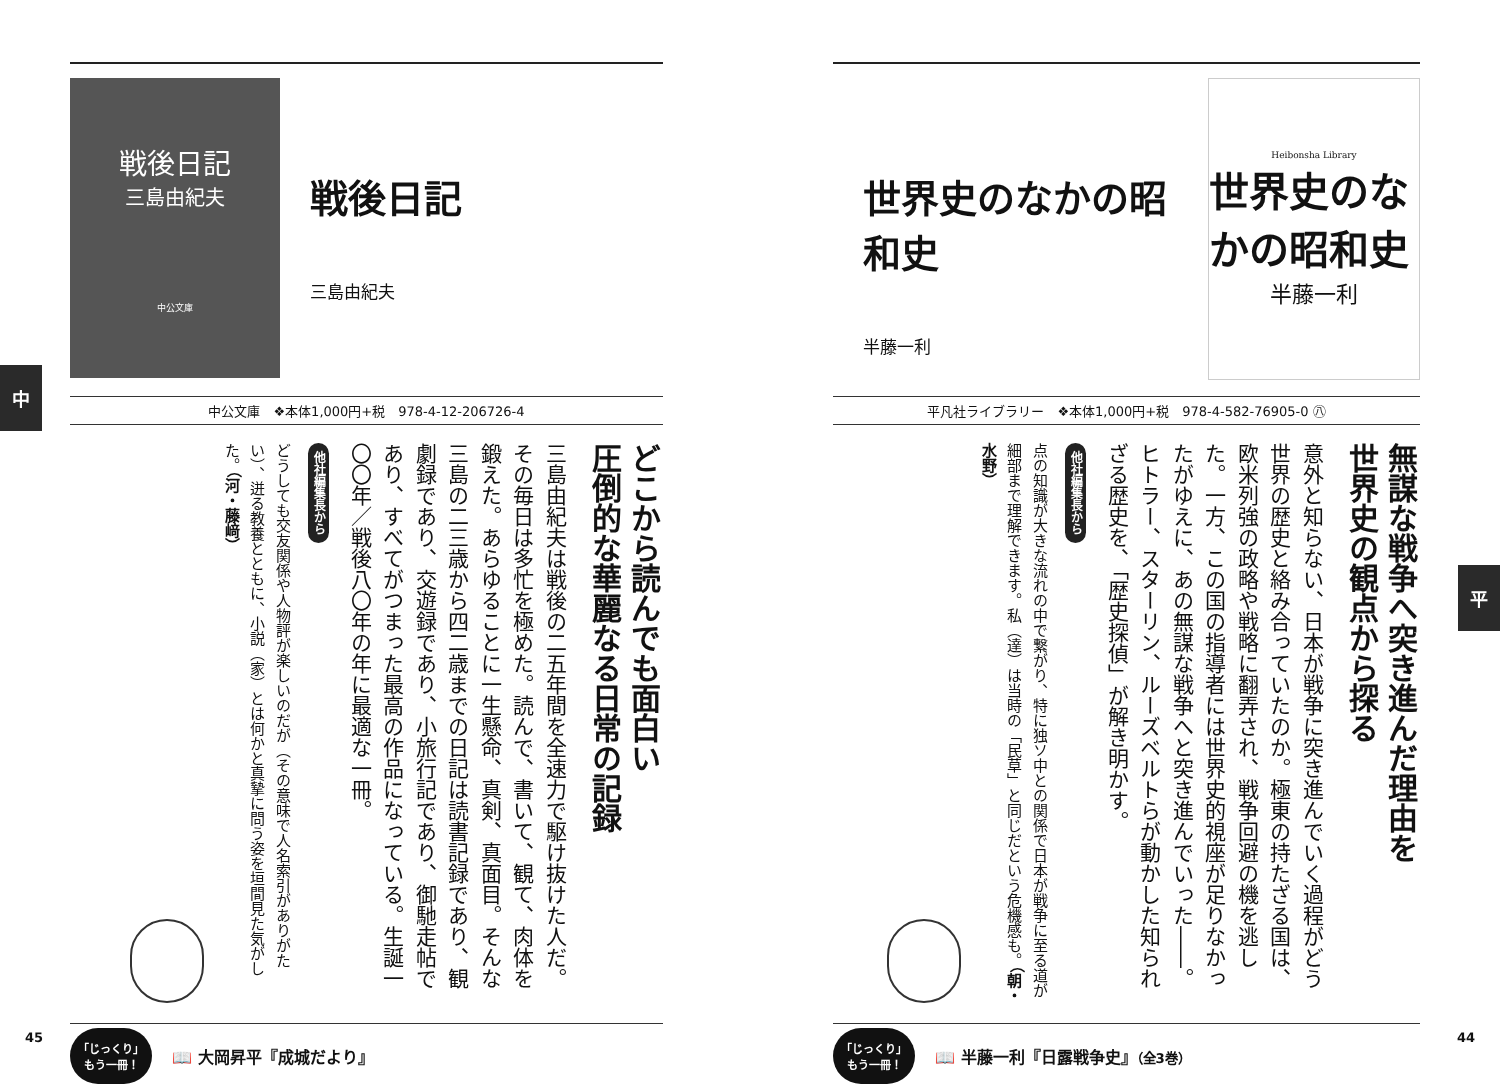世界史のなかの昭和史
半藤一利
Heibonsha Library
世界史のなかの昭和史
半藤一利
平凡社ライブラリー　❖本体1,000円+税　978-4-582-76905-0 ㊇
無謀な戦争へ突き進んだ理由を
世界史の観点から探る
意外と知らない、日本が戦争に突き進んでいく過程がどう世界の歴史と絡み合っていたのか。極東の持たざる国は、欧米列強の政略や戦略に翻弄され、戦争回避の機を逃した。一方、この国の指導者には世界史的視座が足りなかったがゆえに、あの無謀な戦争へと突き進んでいった――。ヒトラー、スターリン、ルーズベルトらが動かした知られざる歴史を、「歴史探偵」が解き明かす。
他社編集長から
点の知識が大きな流れの中で繋がり、特に独ソ中との関係で日本が戦争に至る道が細部まで理解できます。私（達）は当時の「民草」と同じだという危機感も。（朝・水野）
「じっくり」
もう一冊！
📖 半藤一利『日露戦争史』（全3巻）
平
44
戦後日記
三島由紀夫
中公文庫
戦後日記
三島由紀夫
中公文庫　❖本体1,000円+税　978-4-12-206726-4
どこから読んでも面白い
圧倒的な華麗なる日常の記録
三島由紀夫は戦後の二五年間を全速力で駆け抜けた人だ。その毎日は多忙を極めた。読んで、書いて、観て、肉体を鍛えた。あらゆることに一生懸命、真剣、真面目。そんな三島の二三歳から四二歳までの日記は読書記録であり、観劇録であり、交遊録であり、小旅行記であり、御馳走帖であり、すべてがつまった最高の作品になっている。生誕一〇〇年／戦後八〇年の年に最適な一冊。
他社編集長から
どうしても交友関係や人物評が楽しいのだが（その意味で人名索引がありがたい）、迸る教養とともに、小説（家）とは何かと真摯に問う姿を垣間見た気がした。（河・藤﨑）
「じっくり」
もう一冊！
📖 大岡昇平『成城だより』
中
45